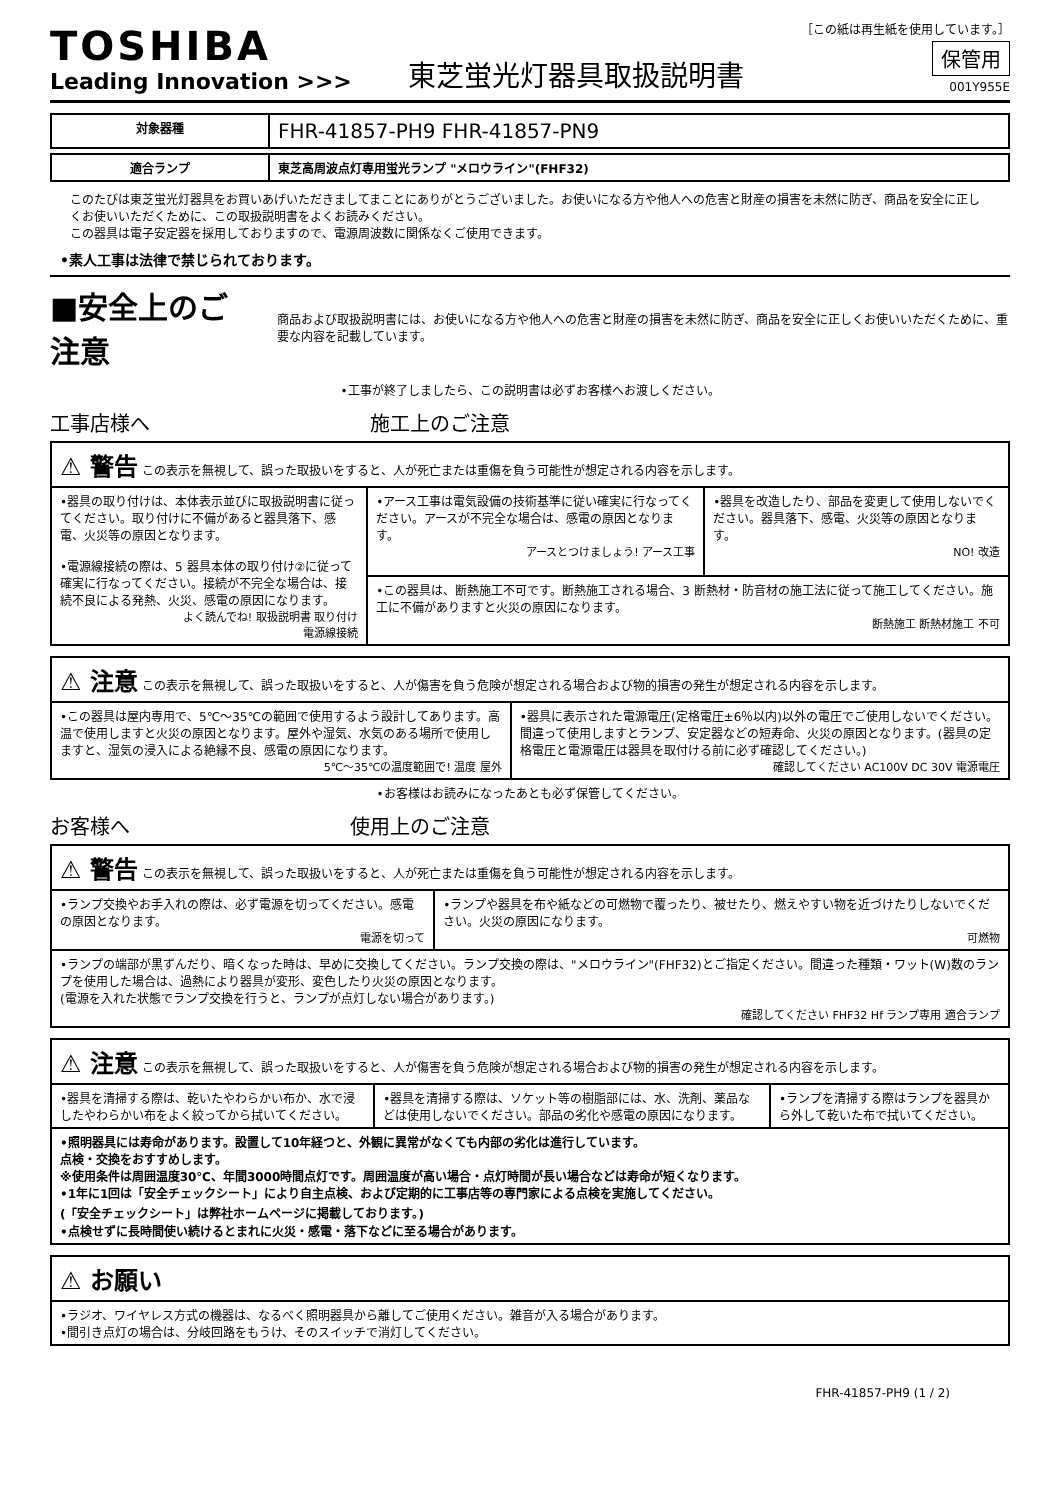TOSHIBA
Leading Innovation >>>
東芝蛍光灯器具取扱説明書
［この紙は再生紙を使用しています。］
保管用
001Y955E
| 対象器種 | FHR-41857-PH9 FHR-41857-PN9 |
| 適合ランプ | 東芝高周波点灯専用蛍光ランプ "メロウライン"(FHF32) |
このたびは東芝蛍光灯器具をお買いあげいただきましてまことにありがとうございました。お使いになる方や他人への危害と財産の損害を未然に防ぎ、商品を安全に正しくお使いいただくために、この取扱説明書をよくお読みください。
この器具は電子安定器を採用しておりますので、電源周波数に関係なくご使用できます。
•素人工事は法律で禁じられております。
■安全上のご注意
商品および取扱説明書には、お使いになる方や他人への危害と財産の損害を未然に防ぎ、商品を安全に正しくお使いいただくために、重要な内容を記載しています。
•工事が終了しましたら、この説明書は必ずお客様へお渡しください。
工事店様へ 施工上のご注意
| ⚠ 警告 この表示を無視して、誤った取扱いをすると、人が死亡または重傷を負う可能性が想定される内容を示します。 | | |
| •器具の取り付けは、本体表示並びに取扱説明書に従ってください。取り付けに不備があると器具落下、感電、火災等の原因となります。 •電源線接続の際は、5 器具本体の取り付け②に従って確実に行なってください。接続が不完全な場合は、接続不良による発熱、火災、感電の原因になります。 よく読んでね! 取扱説明書 取り付け 電源線接続 | •アース工事は電気設備の技術基準に従い確実に行なってください。アースが不完全な場合は、感電の原因となります。 アースとつけましょう! アース工事 | •器具を改造したり、部品を変更して使用しないでください。器具落下、感電、火災等の原因となります。 NO! 改造 |
| | •この器具は、断熱施工不可です。断熱施工される場合、3 断熱材・防音材の施工法に従って施工してください。施工に不備がありますと火災の原因になります。 断熱施工 断熱材施工 不可 | |
| ⚠ 注意 この表示を無視して、誤った取扱いをすると、人が傷害を負う危険が想定される場合および物的損害の発生が想定される内容を示します。 | |
| •この器具は屋内専用で、5℃～35℃の範囲で使用するよう設計してあります。高温で使用しますと火災の原因となります。屋外や湿気、水気のある場所で使用しますと、湿気の浸入による絶縁不良、感電の原因になります。 5℃～35℃の温度範囲で! 温度 屋外 | •器具に表示された電源電圧(定格電圧±6％以内)以外の電圧でご使用しないでください。間違って使用しますとランプ、安定器などの短寿命、火災の原因となります。(器具の定格電圧と電源電圧は器具を取付ける前に必ず確認してください。) 確認してください AC100V DC 30V 電源電圧 |
•お客様はお読みになったあとも必ず保管してください。
お客様へ 使用上のご注意
| ⚠ 警告 この表示を無視して、誤った取扱いをすると、人が死亡または重傷を負う可能性が想定される内容を示します。 | |
| •ランプ交換やお手入れの際は、必ず電源を切ってください。感電の原因となります。 電源を切って | •ランプや器具を布や紙などの可燃物で覆ったり、被せたり、燃えやすい物を近づけたりしないでください。火災の原因になります。 可燃物 |
| •ランプの端部が黒ずんだり、暗くなった時は、早めに交換してください。ランプ交換の際は、"メロウライン"(FHF32)とご指定ください。間違った種類・ワット(W)数のランプを使用した場合は、過熱により器具が変形、変色したり火災の原因となります。 (電源を入れた状態でランプ交換を行うと、ランプが点灯しない場合があります。) 確認してください FHF32 Hf ランプ専用 適合ランプ | |
| ⚠ 注意 この表示を無視して、誤った取扱いをすると、人が傷害を負う危険が想定される場合および物的損害の発生が想定される内容を示します。 | | |
| •器具を清掃する際は、乾いたやわらかい布か、水で浸したやわらかい布をよく絞ってから拭いてください。 | •器具を清掃する際は、ソケット等の樹脂部には、水、洗剤、薬品などは使用しないでください。部品の劣化や感電の原因になります。 | •ランプを清掃する際はランプを器具から外して乾いた布で拭いてください。 |
| •照明器具には寿命があります。設置して10年経つと、外観に異常がなくても内部の劣化は進行しています。 点検・交換をおすすめします。 ※使用条件は周囲温度30℃、年間3000時間点灯です。周囲温度が高い場合・点灯時間が長い場合などは寿命が短くなります。 •1年に1回は「安全チェックシート」により自主点検、および定期的に工事店等の専門家による点検を実施してください。 (「安全チェックシート」は弊社ホームページに掲載しております。) •点検せずに長時間使い続けるとまれに火災・感電・落下などに至る場合があります。 | | |
| ⚠ お願い |
| •ラジオ、ワイヤレス方式の機器は、なるべく照明器具から離してご使用ください。雑音が入る場合があります。 •間引き点灯の場合は、分岐回路をもうけ、そのスイッチで消灯してください。 |
FHR-41857-PH9 (1 / 2)